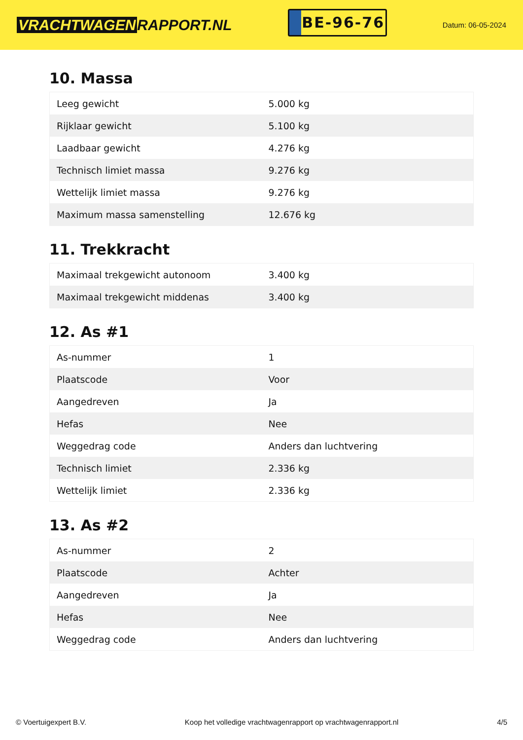VRACHTWAGEN RAPPORT.NL
BE-96-76
Datum: 06-05-2024
10. Massa
| Leeg gewicht | 5.000 kg |
| Rijklaar gewicht | 5.100 kg |
| Laadbaar gewicht | 4.276 kg |
| Technisch limiet massa | 9.276 kg |
| Wettelijk limiet massa | 9.276 kg |
| Maximum massa samenstelling | 12.676 kg |
11. Trekkracht
| Maximaal trekgewicht autonoom | 3.400 kg |
| Maximaal trekgewicht middenas | 3.400 kg |
12. As #1
| As-nummer | 1 |
| Plaatscode | Voor |
| Aangedreven | Ja |
| Hefas | Nee |
| Weggedrag code | Anders dan luchtvering |
| Technisch limiet | 2.336 kg |
| Wettelijk limiet | 2.336 kg |
13. As #2
| As-nummer | 2 |
| Plaatscode | Achter |
| Aangedreven | Ja |
| Hefas | Nee |
| Weggedrag code | Anders dan luchtvering |
© Voertuigexpert B.V. Koop het volledige vrachtwagenrapport op vrachtwagenrapport.nl 4/5